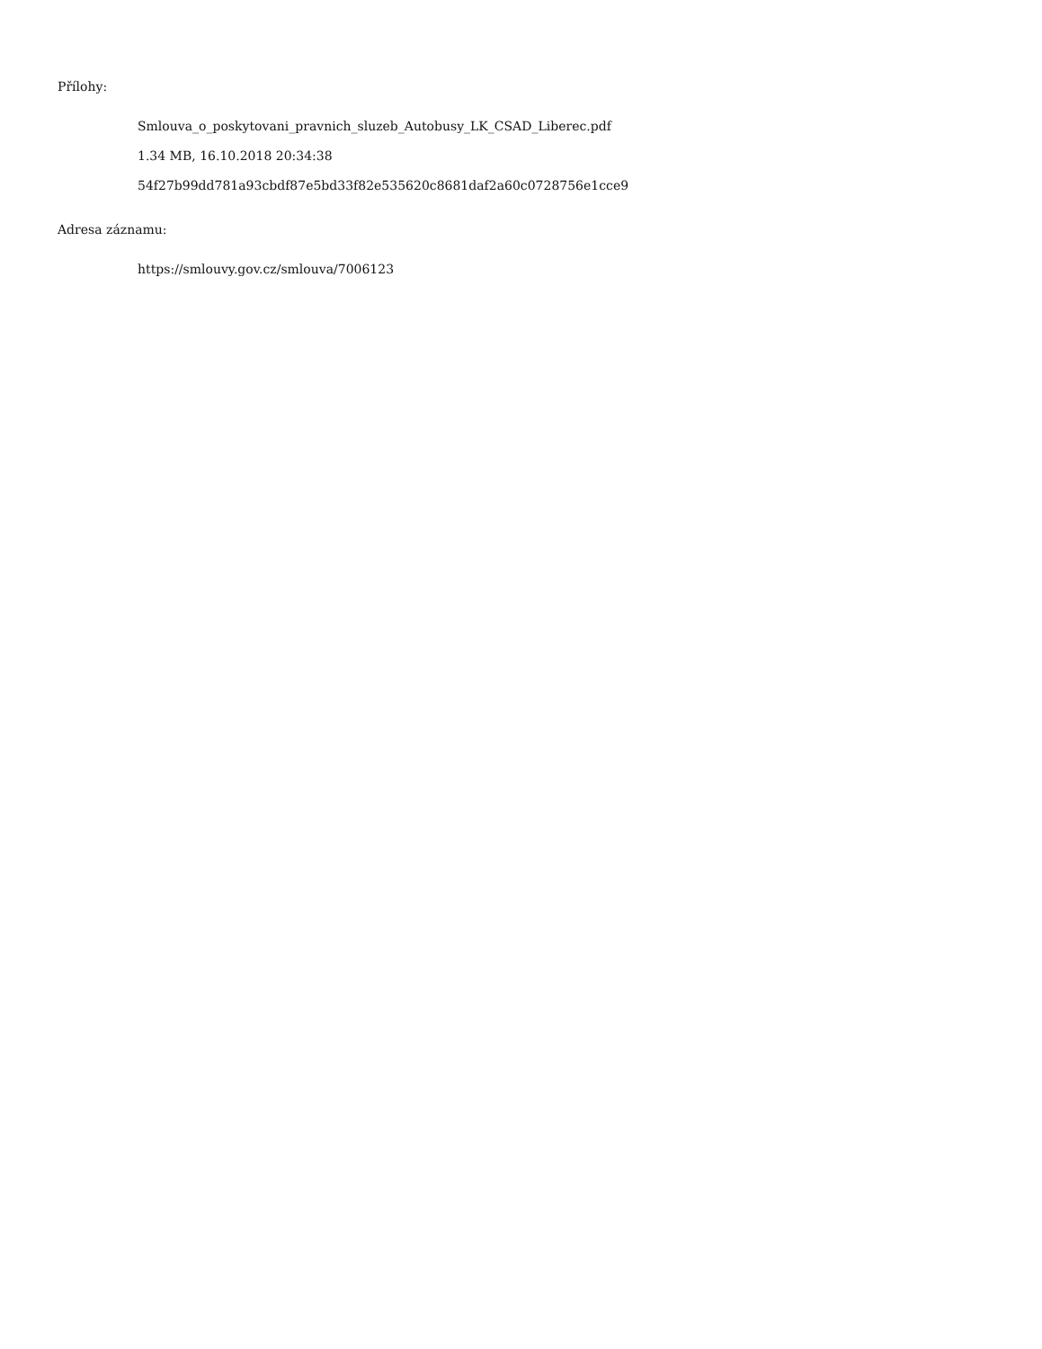Přílohy:
Smlouva_o_poskytovani_pravnich_sluzeb_Autobusy_LK_CSAD_Liberec.pdf
1.34 MB, 16.10.2018 20:34:38
54f27b99dd781a93cbdf87e5bd33f82e535620c8681daf2a60c0728756e1cce9
Adresa záznamu:
https://smlouvy.gov.cz/smlouva/7006123